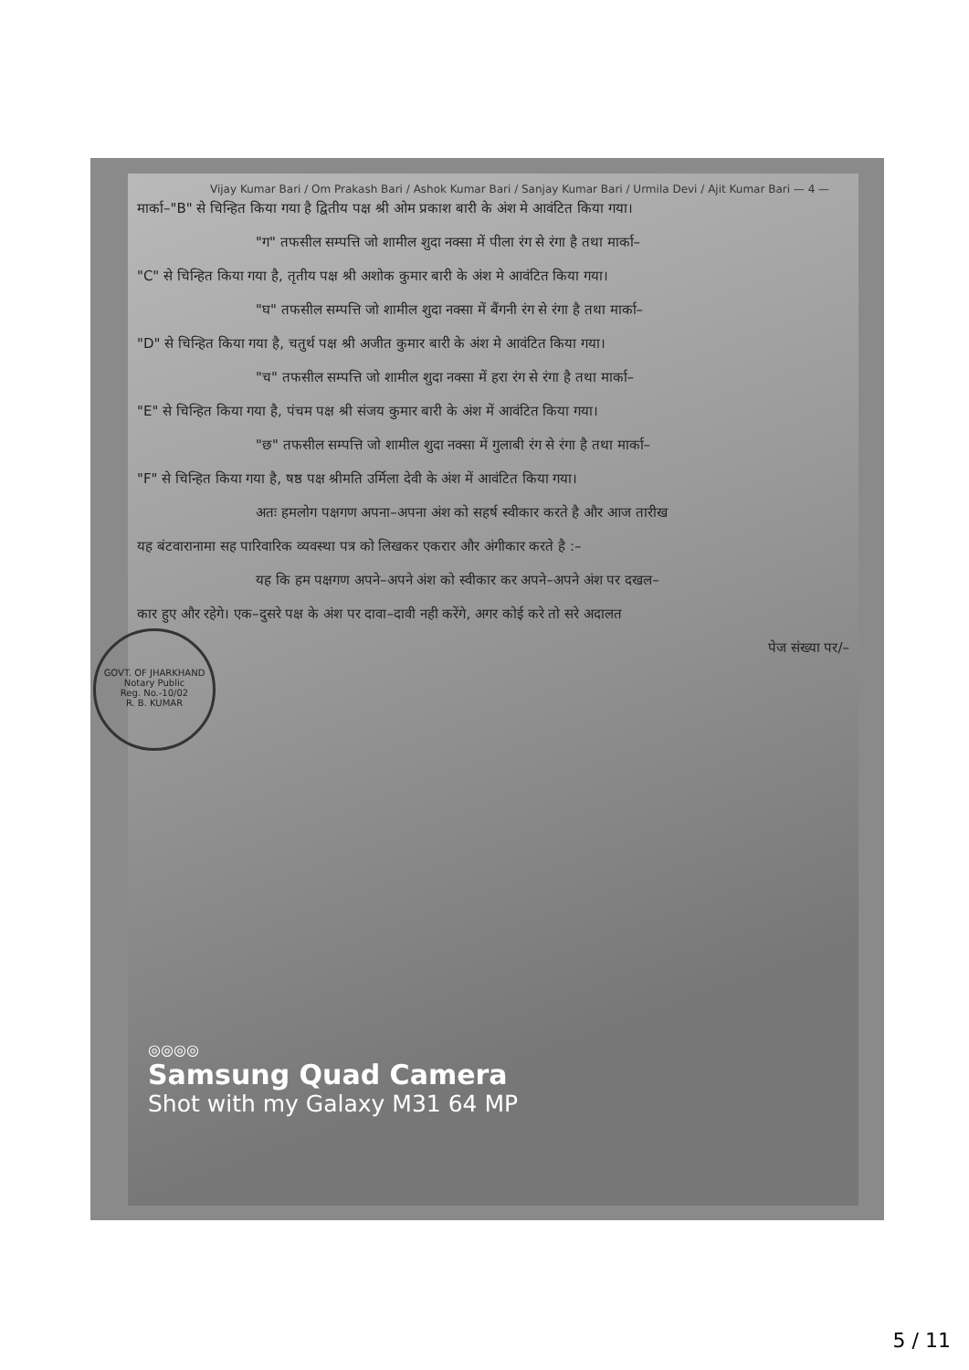Vijay Kumar Bari / Om Prakash Bari / Ashok Kumar Bari / Sanjay Kumar Bari / Urmila Devi / Ajit Kumar Bari — 4 —
GOVT. OF JHARKHAND
Notary Public
Reg. No.-10/02
R. B. KUMAR
मार्का–"B" से चिन्हित किया गया है द्वितीय पक्ष श्री ओम प्रकाश बारी के अंश मे आवंटित किया गया।
"ग" तफसील सम्पत्ति जो शामील शुदा नक्सा में पीला रंग से रंगा है तथा मार्का–
"C" से चिन्हित किया गया है, तृतीय पक्ष श्री अशोक कुमार बारी के अंश मे आवंटित किया गया।
"घ" तफसील सम्पत्ति जो शामील शुदा नक्सा में बैंगनी रंग से रंगा है तथा मार्का–
"D" से चिन्हित किया गया है, चतुर्थ पक्ष श्री अजीत कुमार बारी के अंश मे आवंटित किया गया।
"च" तफसील सम्पत्ति जो शामील शुदा नक्सा में हरा रंग से रंगा है तथा मार्का–
"E" से चिन्हित किया गया है, पंचम पक्ष श्री संजय कुमार बारी के अंश में आवंटित किया गया।
"छ" तफसील सम्पत्ति जो शामील शुदा नक्सा में गुलाबी रंग से रंगा है तथा मार्का–
"F" से चिन्हित किया गया है, षष्ठ पक्ष श्रीमति उर्मिला देवी के अंश में आवंटित किया गया।
अतः हमलोग पक्षगण अपना–अपना अंश को सहर्ष स्वीकार करते है और आज तारीख
यह बंटवारानामा सह पारिवारिक व्यवस्था पत्र को लिखकर एकरार और अंगीकार करते है :–
यह कि हम पक्षगण अपने–अपने अंश को स्वीकार कर अपने–अपने अंश पर दखल–
कार हुए और रहेगे। एक–दुसरे पक्ष के अंश पर दावा–दावी नही करेंगे, अगर कोई करे तो सरे अदालत
पेज संख्या पर/–
◎◎◎◎
Samsung Quad Camera
Shot with my Galaxy M31 64 MP
5 / 11